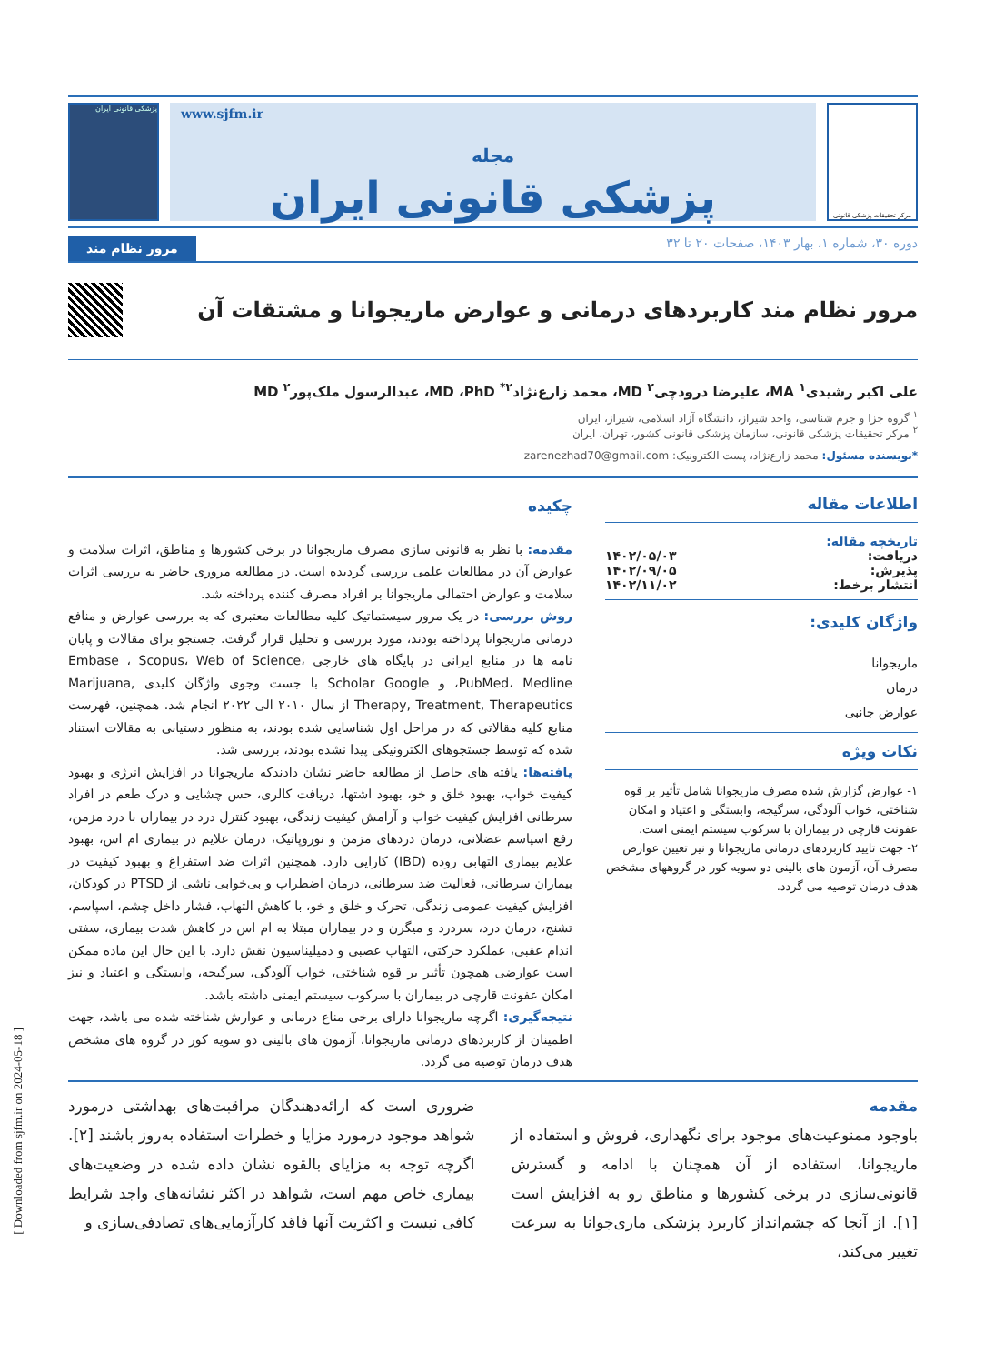مرکز تحقیقات پزشکی قانونی
www.sjfm.ir
مجله
پزشکی قانونی ایران
پزشکی قانونی ایران
دوره ۳۰، شماره ۱، بهار ۱۴۰۳، صفحات ۲۰ تا ۳۲ مرور نظام مند
مرور نظام مند کاربردهای درمانی و عوارض ماریجوانا و مشتقات آن
علی اکبر رشیدی<sup>۱</sup> MA، علیرضا درودچی<sup>۲</sup> MD، محمد زارع‌نژاد<sup>۲*</sup> MD ،PhD، عبدالرسول ملک‌پور<sup>۲</sup> MD
<sup>۱</sup> گروه جزا و جرم شناسی، واحد شیراز، دانشگاه آزاد اسلامی، شیراز، ایران
<sup>۲</sup> مرکز تحقیقات پزشکی قانونی، سازمان پزشکی قانونی کشور، تهران، ایران
*نویسنده مسئول: محمد زارع‌نژاد، پست الکترونیک: zarenezhad70@gmail.com
اطلاعات مقاله
تاریخچه مقاله:
دریافت: ۱۴۰۲/۰۵/۰۳
پذیرش: ۱۴۰۲/۰۹/۰۵
انتشار برخط: ۱۴۰۲/۱۱/۰۲
واژگان کلیدی:
ماریجوانا
درمان
عوارض جانبی
نکات ویژه
۱- عوارض گزارش شده مصرف ماریجوانا شامل تأثیر بر قوه شناختی، خواب آلودگی، سرگیجه، وابستگی و اعتیاد و امکان عفونت قارچی در بیماران با سرکوب سیستم ایمنی است.
۲- جهت تایید کاربردهای درمانی ماریجوانا و نیز تعیین عوارض مصرف آن، آزمون های بالینی دو سویه کور در گروههای مشخص هدف درمان توصیه می گردد.
چکیده
مقدمه: با نظر به قانونی سازی مصرف ماریجوانا در برخی کشورها و مناطق، اثرات سلامت و عوارض آن در مطالعات علمی بررسی گردیده است. در مطالعه مروری حاضر به بررسی اثرات سلامت و عوارض احتمالی ماریجوانا بر افراد مصرف کننده پرداخته شد.
روش بررسی: در یک مرور سیستماتیک کلیه مطالعات معتبری که به بررسی عوارض و منافع درمانی ماریجوانا پرداخته بودند، مورد بررسی و تحلیل قرار گرفت. جستجو برای مقالات و پایان نامه ها در منابع ایرانی در پایگاه های خارجی Embase ، Scopus، Web of Science، PubMed، Medline، و Scholar Google با جست وجوی واژگان کلیدی Marijuana, Therapy, Treatment, Therapeutics از سال ۲۰۱۰ الی ۲۰۲۲ انجام شد. همچنین، فهرست منابع کلیه مقالاتی که در مراحل اول شناسایی شده بودند، به منظور دستیابی به مقالات استناد شده که توسط جستجوهای الکترونیکی پیدا نشده بودند، بررسی شد.
یافته‌ها: یافته های حاصل از مطالعه حاضر نشان دادندکه ماریجوانا در افزایش انرژی و بهبود کیفیت خواب، بهبود خلق و خو، بهبود اشتها، دریافت کالری، حس چشایی و درک طعم در افراد سرطانی افزایش کیفیت خواب و آرامش کیفیت زندگی، بهبود کنترل درد در بیماران با درد مزمن، رفع اسپاسم عضلانی، درمان دردهای مزمن و نوروپاتیک، درمان علایم در بیماری ام اس، بهبود علایم بیماری التهابی روده (IBD) کارایی دارد. همچنین اثرات ضد استفراغ و بهبود کیفیت در بیماران سرطانی، فعالیت ضد سرطانی، درمان اضطراب و بی‌خوابی ناشی از PTSD در کودکان، افزایش کیفیت عمومی زندگی، تحرک و خلق و خو، با کاهش التهاب، فشار داخل چشم، اسپاسم، تشنج، درمان درد، سردرد و میگرن و در بیماران مبتلا به ام اس در کاهش شدت بیماری، سفتی اندام عقبی، عملکرد حرکتی، التهاب عصبی و دمیلیناسیون نقش دارد. با این حال این ماده ممکن است عوارضی همچون تأثیر بر قوه شناختی، خواب آلودگی، سرگیجه، وابستگی و اعتیاد و نیز امکان عفونت قارچی در بیماران با سرکوب سیستم ایمنی داشته باشد.
نتیجه‌گیری: اگرچه ماریجوانا دارای برخی مناع درمانی و عوارش شناخته شده می باشد، جهت اطمینان از کاربردهای درمانی ماریجوانا، آزمون های بالینی دو سویه کور در گروه های مشخص هدف درمان توصیه می گردد.
مقدمه
باوجود ممنوعیت‌های موجود برای نگهداری، فروش و استفاده از ماریجوانا، استفاده از آن همچنان با ادامه و گسترش قانونی‌سازی در برخی کشورها و مناطق رو به افزایش است [۱]. از آنجا که چشم‌انداز کاربرد پزشکی ماری‌جوانا به سرعت تغییر می‌کند،
ضروری است که ارائه‌دهندگان مراقبت‌های بهداشتی درمورد شواهد موجود درمورد مزایا و خطرات استفاده به‌روز باشند [۲]. اگرچه توجه به مزایای بالقوه نشان داده شده در وضعیت‌های بیماری خاص مهم است، شواهد در اکثر نشانه‌های واجد شرایط کافی نیست و اکثریت آنها فاقد کارآزمایی‌های تصادفی‌سازی و
[ Downloaded from sjfm.ir on 2024-05-18 ]